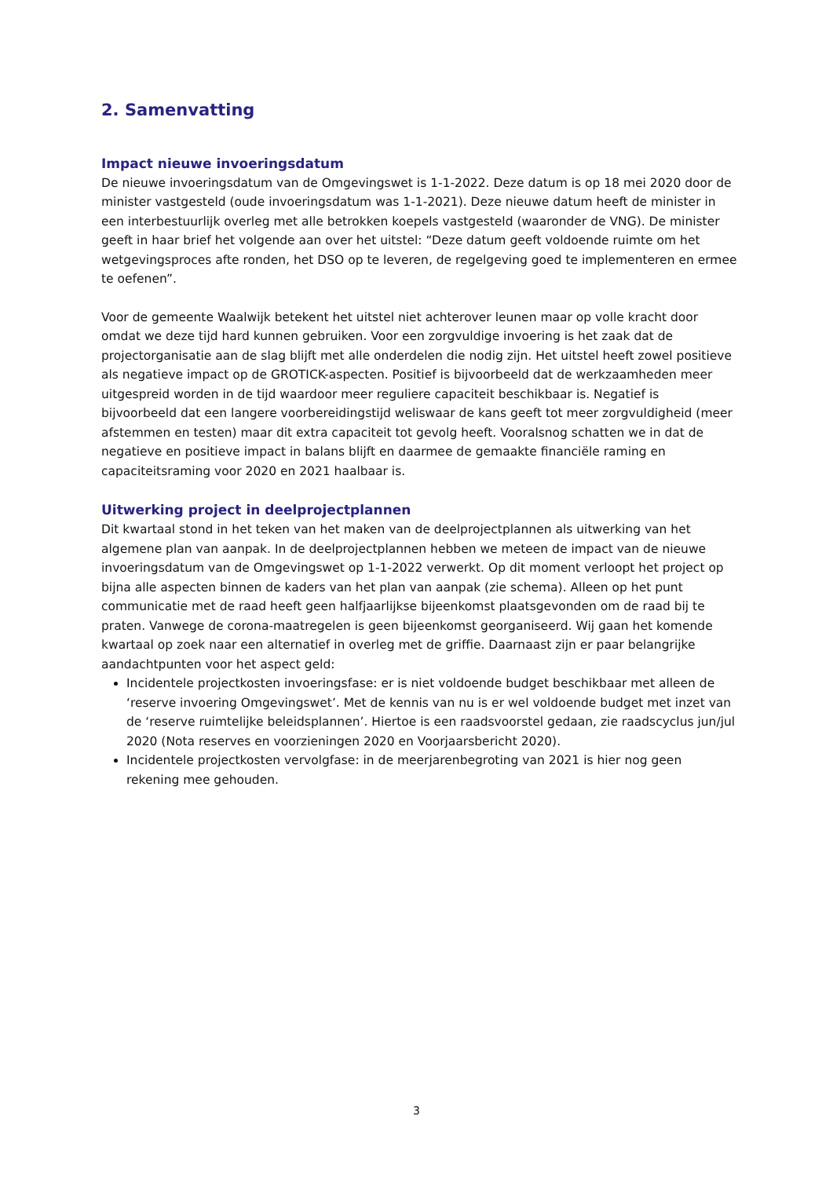2. Samenvatting
Impact nieuwe invoeringsdatum
De nieuwe invoeringsdatum van de Omgevingswet is 1-1-2022. Deze datum is op 18 mei 2020 door de minister vastgesteld (oude invoeringsdatum was 1-1-2021). Deze nieuwe datum heeft de minister in een interbestuurlijk overleg met alle betrokken koepels vastgesteld (waaronder de VNG). De minister geeft in haar brief het volgende aan over het uitstel: “Deze datum geeft voldoende ruimte om het wetgevingsproces afte ronden, het DSO op te leveren, de regelgeving goed te implementeren en ermee te oefenen”.
Voor de gemeente Waalwijk betekent het uitstel niet achterover leunen maar op volle kracht door omdat we deze tijd hard kunnen gebruiken. Voor een zorgvuldige invoering is het zaak dat de projectorganisatie aan de slag blijft met alle onderdelen die nodig zijn. Het uitstel heeft zowel positieve als negatieve impact op de GROTICK-aspecten. Positief is bijvoorbeeld dat de werkzaamheden meer uitgespreid worden in de tijd waardoor meer reguliere capaciteit beschikbaar is. Negatief is bijvoorbeeld dat een langere voorbereidingstijd weliswaar de kans geeft tot meer zorgvuldigheid (meer afstemmen en testen) maar dit extra capaciteit tot gevolg heeft. Vooralsnog schatten we in dat de negatieve en positieve impact in balans blijft en daarmee de gemaakte financiële raming en capaciteitsraming voor 2020 en 2021 haalbaar is.
Uitwerking project in deelprojectplannen
Dit kwartaal stond in het teken van het maken van de deelprojectplannen als uitwerking van het algemene plan van aanpak. In de deelprojectplannen hebben we meteen de impact van de nieuwe invoeringsdatum van de Omgevingswet op 1-1-2022 verwerkt. Op dit moment verloopt het project op bijna alle aspecten binnen de kaders van het plan van aanpak (zie schema). Alleen op het punt communicatie met de raad heeft geen halfjaarlijkse bijeenkomst plaatsgevonden om de raad bij te praten. Vanwege de corona-maatregelen is geen bijeenkomst georganiseerd. Wij gaan het komende kwartaal op zoek naar een alternatief in overleg met de griffie. Daarnaast zijn er paar belangrijke aandachtpunten voor het aspect geld:
Incidentele projectkosten invoeringsfase: er is niet voldoende budget beschikbaar met alleen de ‘reserve invoering Omgevingswet’. Met de kennis van nu is er wel voldoende budget met inzet van de ‘reserve ruimtelijke beleidsplannen’. Hiertoe is een raadsvoorstel gedaan, zie raadscyclus jun/jul 2020 (Nota reserves en voorzieningen 2020 en Voorjaarsbericht 2020).
Incidentele projectkosten vervolgfase: in de meerjarenbegroting van 2021 is hier nog geen rekening mee gehouden.
3